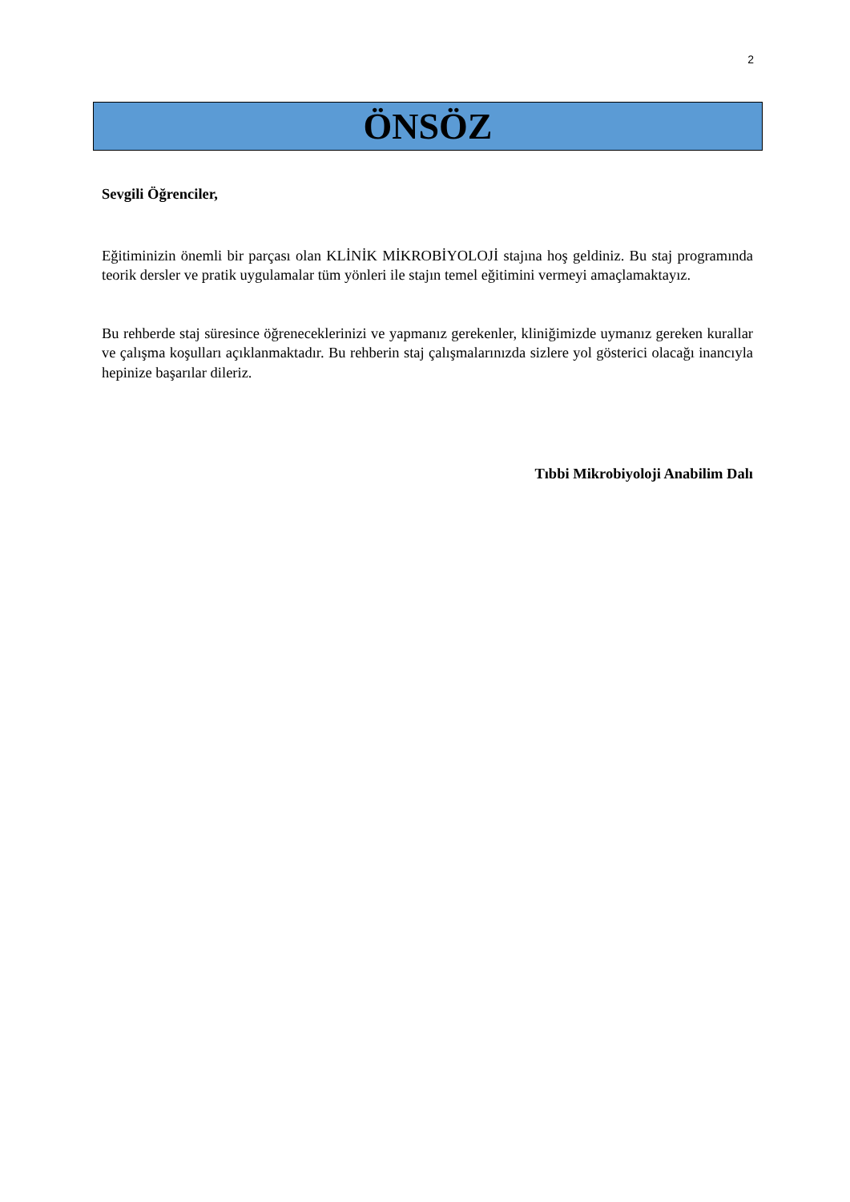2
ÖNSÖZ
Sevgili Öğrenciler,
Eğitiminizin önemli bir parçası olan KLİNİK MİKROBİYOLOJİ stajına hoş geldiniz. Bu staj programında teorik dersler ve pratik uygulamalar tüm yönleri ile stajın temel eğitimini vermeyi amaçlamaktayız.
Bu rehberde staj süresince öğreneceklerinizi ve yapmanız gerekenler, kliniğimizde uymanız gereken kurallar ve çalışma koşulları açıklanmaktadır. Bu rehberin staj çalışmalarınızda sizlere yol gösterici olacağı inancıyla hepinize başarılar dileriz.
Tıbbi Mikrobiyoloji Anabilim Dalı